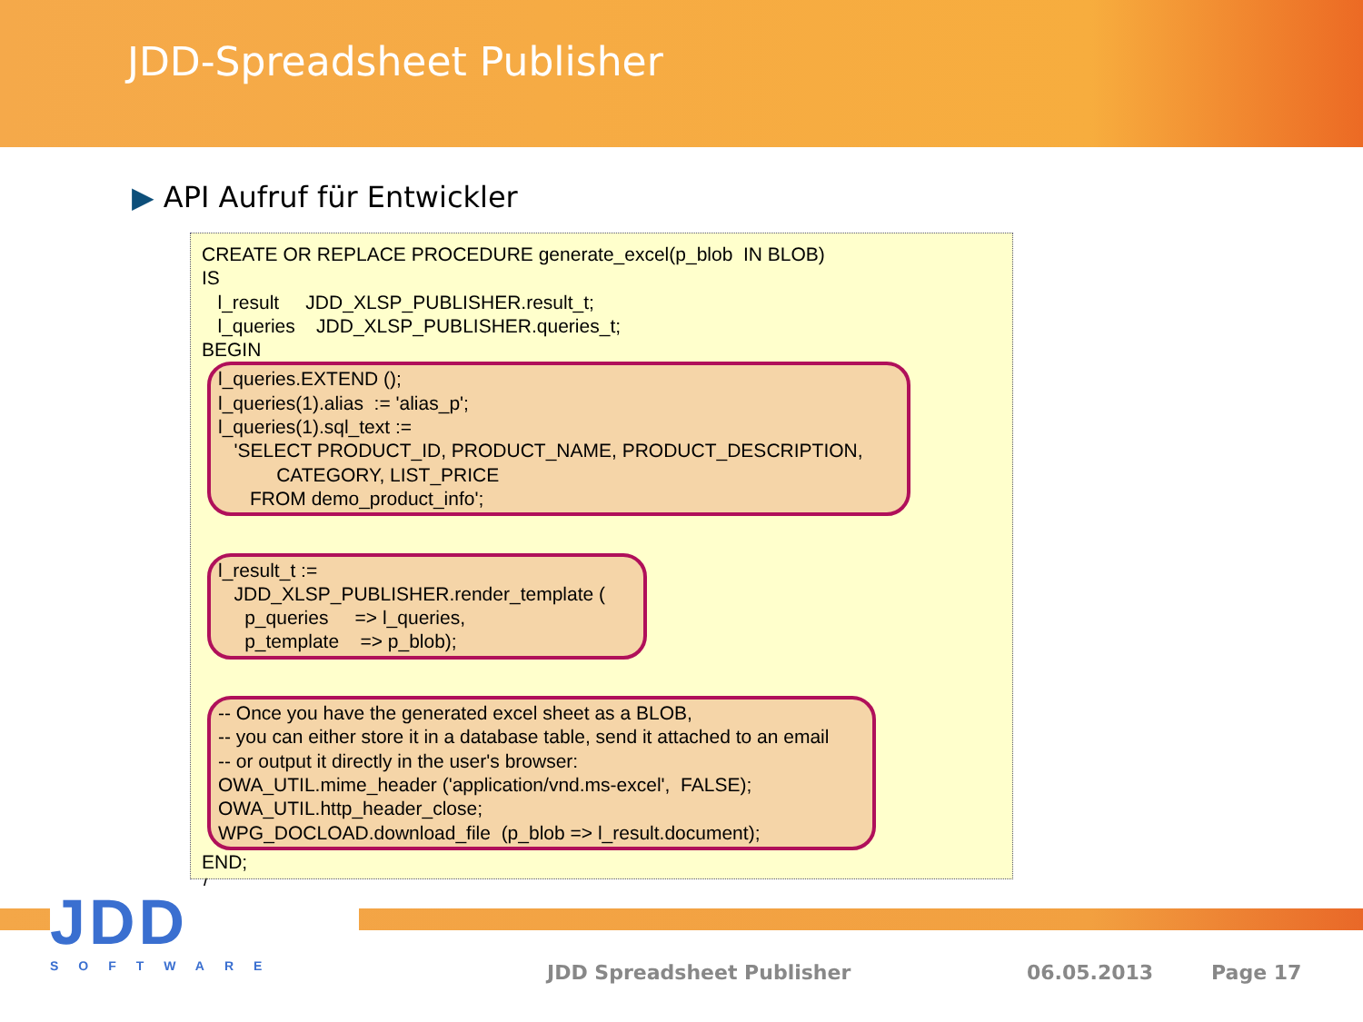JDD-Spreadsheet Publisher
▶ API Aufruf für Entwickler
CREATE OR REPLACE PROCEDURE generate_excel(p_blob IN BLOB) IS l_result JDD_XLSP_PUBLISHER.result_t; l_queries JDD_XLSP_PUBLISHER.queries_t; BEGIN
l_queries.EXTEND (); l_queries(1).alias := 'alias_p'; l_queries(1).sql_text := 'SELECT PRODUCT_ID, PRODUCT_NAME, PRODUCT_DESCRIPTION, CATEGORY, LIST_PRICE FROM demo_product_info';
l_result_t := JDD_XLSP_PUBLISHER.render_template ( p_queries => l_queries, p_template => p_blob);
-- Once you have the generated excel sheet as a BLOB, -- you can either store it in a database table, send it attached to an email -- or output it directly in the user's browser: OWA_UTIL.mime_header ('application/vnd.ms-excel', FALSE); OWA_UTIL.http_header_close; WPG_DOCLOAD.download_file (p_blob => l_result.document);
END; /
JDD
SOFTWARE
JDD Spreadsheet Publisher 06.05.2013 Page 17